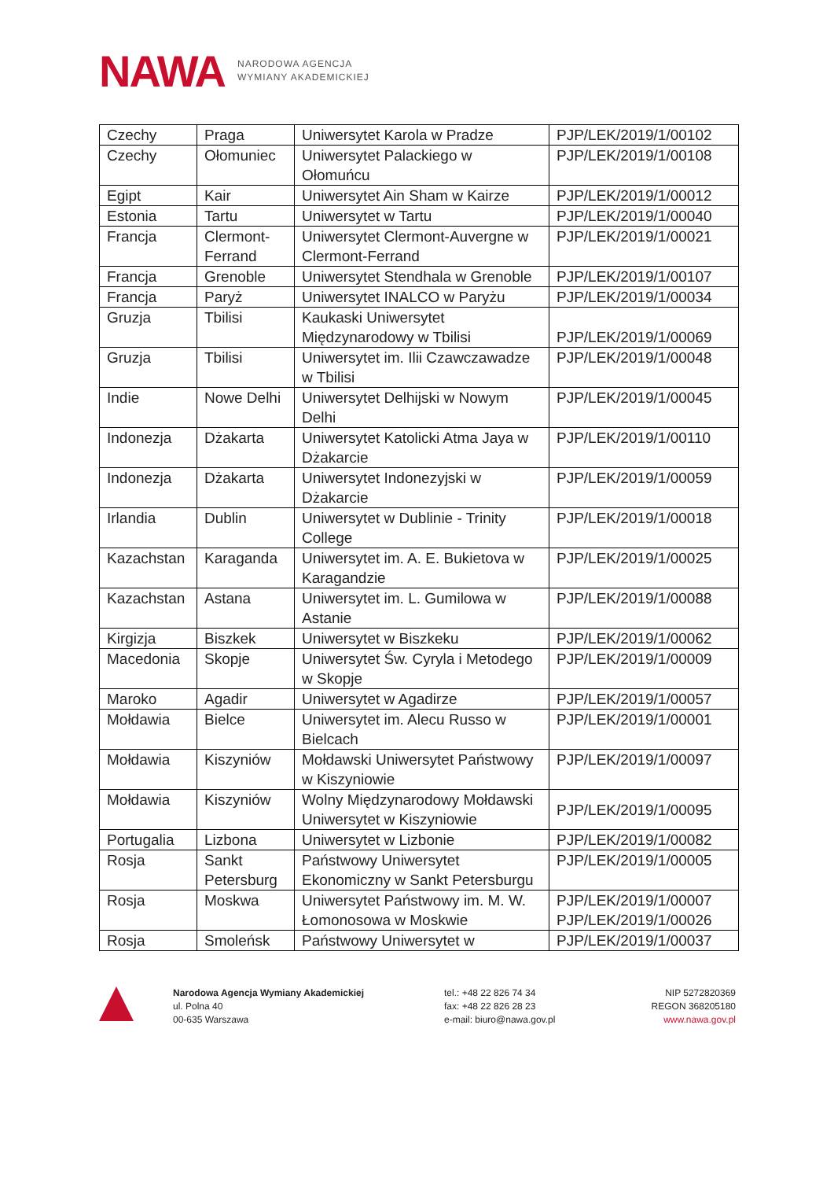NAWA
NARODOWA AGENCJA
WYMIANY AKADEMICKIEJ
| Czechy | Praga | Uniwersytet Karola w Pradze | PJP/LEK/2019/1/00102 |
| Czechy | Ołomuniec | Uniwersytet Palackiego w Ołomuńcu | PJP/LEK/2019/1/00108 |
| Egipt | Kair | Uniwersytet Ain Sham w Kairze | PJP/LEK/2019/1/00012 |
| Estonia | Tartu | Uniwersytet w Tartu | PJP/LEK/2019/1/00040 |
| Francja | Clermont-Ferrand | Uniwersytet Clermont-Auvergne w Clermont-Ferrand | PJP/LEK/2019/1/00021 |
| Francja | Grenoble | Uniwersytet Stendhala w Grenoble | PJP/LEK/2019/1/00107 |
| Francja | Paryż | Uniwersytet INALCO w Paryżu | PJP/LEK/2019/1/00034 |
| Gruzja | Tbilisi | Kaukaski Uniwersytet Międzynarodowy w Tbilisi | PJP/LEK/2019/1/00069 |
| Gruzja | Tbilisi | Uniwersytet im. Ilii Czawczawadze w Tbilisi | PJP/LEK/2019/1/00048 |
| Indie | Nowe Delhi | Uniwersytet Delhijski w Nowym Delhi | PJP/LEK/2019/1/00045 |
| Indonezja | Dżakarta | Uniwersytet Katolicki Atma Jaya w Dżakarcie | PJP/LEK/2019/1/00110 |
| Indonezja | Dżakarta | Uniwersytet Indonezyjski w Dżakarcie | PJP/LEK/2019/1/00059 |
| Irlandia | Dublin | Uniwersytet w Dublinie - Trinity College | PJP/LEK/2019/1/00018 |
| Kazachstan | Karaganda | Uniwersytet im. A. E. Bukietova w Karagandzie | PJP/LEK/2019/1/00025 |
| Kazachstan | Astana | Uniwersytet im. L. Gumilowa w Astanie | PJP/LEK/2019/1/00088 |
| Kirgizja | Biszkek | Uniwersytet w Biszkeku | PJP/LEK/2019/1/00062 |
| Macedonia | Skopje | Uniwersytet Św. Cyryla i Metodego w Skopje | PJP/LEK/2019/1/00009 |
| Maroko | Agadir | Uniwersytet w Agadirze | PJP/LEK/2019/1/00057 |
| Mołdawia | Bielce | Uniwersytet im. Alecu Russo w Bielcach | PJP/LEK/2019/1/00001 |
| Mołdawia | Kiszyniów | Mołdawski Uniwersytet Państwowy w Kiszyniowie | PJP/LEK/2019/1/00097 |
| Mołdawia | Kiszyniów | Wolny Międzynarodowy Mołdawski Uniwersytet w Kiszyniowie | PJP/LEK/2019/1/00095 |
| Portugalia | Lizbona | Uniwersytet w Lizbonie | PJP/LEK/2019/1/00082 |
| Rosja | Sankt Petersburg | Państwowy Uniwersytet Ekonomiczny w Sankt Petersburgu | PJP/LEK/2019/1/00005 |
| Rosja | Moskwa | Uniwersytet Państwowy im. M. W. Łomonosowa w Moskwie | PJP/LEK/2019/1/00007 PJP/LEK/2019/1/00026 |
| Rosja | Smoleńsk | Państwowy Uniwersytet w | PJP/LEK/2019/1/00037 |
Narodowa Agencja Wymiany Akademickiej
ul. Polna 40
00-635 Warszawa
tel.: +48 22 826 74 34
fax: +48 22 826 28 23
e-mail: biuro@nawa.gov.pl
NIP 5272820369
REGON 368205180
www.nawa.gov.pl